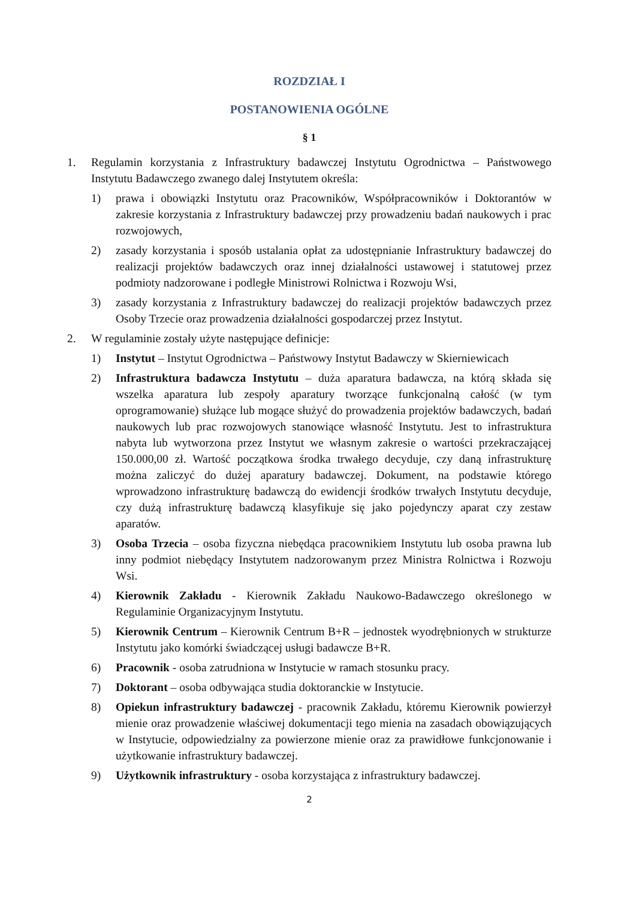ROZDZIAŁ I
POSTANOWIENIA OGÓLNE
§ 1
1. Regulamin korzystania z Infrastruktury badawczej Instytutu Ogrodnictwa – Państwowego Instytutu Badawczego zwanego dalej Instytutem określa:
1) prawa i obowiązki Instytutu oraz Pracowników, Współpracowników i Doktorantów w zakresie korzystania z Infrastruktury badawczej przy prowadzeniu badań naukowych i prac rozwojowych,
2) zasady korzystania i sposób ustalania opłat za udostępnianie Infrastruktury badawczej do realizacji projektów badawczych oraz innej działalności ustawowej i statutowej przez podmioty nadzorowane i podległe Ministrowi Rolnictwa i Rozwoju Wsi,
3) zasady korzystania z Infrastruktury badawczej do realizacji projektów badawczych przez Osoby Trzecie oraz prowadzenia działalności gospodarczej przez Instytut.
2. W regulaminie zostały użyte następujące definicje:
1) Instytut – Instytut Ogrodnictwa – Państwowy Instytut Badawczy w Skierniewicach
2) Infrastruktura badawcza Instytutu – duża aparatura badawcza, na którą składa się wszelka aparatura lub zespoły aparatury tworzące funkcjonalną całość (w tym oprogramowanie) służące lub mogące służyć do prowadzenia projektów badawczych, badań naukowych lub prac rozwojowych stanowiące własność Instytutu. Jest to infrastruktura nabyta lub wytworzona przez Instytut we własnym zakresie o wartości przekraczającej 150.000,00 zł. Wartość początkowa środka trwałego decyduje, czy daną infrastrukturę można zaliczyć do dużej aparatury badawczej. Dokument, na podstawie którego wprowadzono infrastrukturę badawczą do ewidencji środków trwałych Instytutu decyduje, czy dużą infrastrukturę badawczą klasyfikuje się jako pojedynczy aparat czy zestaw aparatów.
3) Osoba Trzecia – osoba fizyczna niebędąca pracownikiem Instytutu lub osoba prawna lub inny podmiot niebędący Instytutem nadzorowanym przez Ministra Rolnictwa i Rozwoju Wsi.
4) Kierownik Zakładu - Kierownik Zakładu Naukowo-Badawczego określonego w Regulaminie Organizacyjnym Instytutu.
5) Kierownik Centrum – Kierownik Centrum B+R – jednostek wyodrębnionych w strukturze Instytutu jako komórki świadczącej usługi badawcze B+R.
6) Pracownik - osoba zatrudniona w Instytucie w ramach stosunku pracy.
7) Doktorant – osoba odbywająca studia doktoranckie w Instytucie.
8) Opiekun infrastruktury badawczej - pracownik Zakładu, któremu Kierownik powierzył mienie oraz prowadzenie właściwej dokumentacji tego mienia na zasadach obowiązujących w Instytucie, odpowiedzialny za powierzone mienie oraz za prawidłowe funkcjonowanie i użytkowanie infrastruktury badawczej.
9) Użytkownik infrastruktury - osoba korzystająca z infrastruktury badawczej.
2